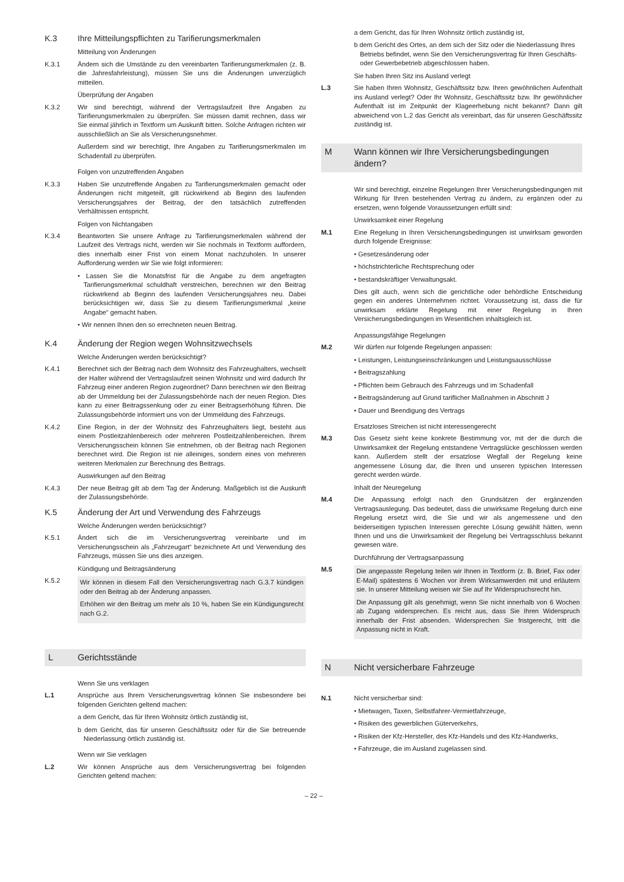K.3 Ihre Mitteilungspflichten zu Tarifierungsmerkmalen
Mitteilung von Änderungen
K.3.1 Ändern sich die Umstände zu den vereinbarten Tarifierungsmerkmalen (z. B. die Jahresfahrleistung), müssen Sie uns die Änderungen unverzüglich mitteilen.
Überprüfung der Angaben
K.3.2 Wir sind berechtigt, während der Vertragslaufzeit Ihre Angaben zu Tarifierungsmerkmalen zu überprüfen. Sie müssen damit rechnen, dass wir Sie einmal jährlich in Textform um Auskunft bitten. Solche Anfragen richten wir ausschließlich an Sie als Versicherungsnehmer.
Außerdem sind wir berechtigt, Ihre Angaben zu Tarifierungsmerkmalen im Schadenfall zu überprüfen.
Folgen von unzutreffenden Angaben
K.3.3 Haben Sie unzutreffende Angaben zu Tarifierungsmerkmalen gemacht oder Änderungen nicht mitgeteilt, gilt rückwirkend ab Beginn des laufenden Versicherungsjahres der Beitrag, der den tatsächlich zutreffenden Verhältnissen entspricht.
Folgen von Nichtangaben
K.3.4 Beantworten Sie unsere Anfrage zu Tarifierungsmerkmalen während der Laufzeit des Vertrags nicht, werden wir Sie nochmals in Textform auffordern, dies innerhalb einer Frist von einem Monat nachzuholen. In unserer Aufforderung werden wir Sie wie folgt informieren:
• Lassen Sie die Monatsfrist für die Angabe zu dem angefragten Tarifierungsmerkmal schuldhaft verstreichen, berechnen wir den Beitrag rückwirkend ab Beginn des laufenden Versicherungsjahres neu. Dabei berücksichtigen wir, dass Sie zu diesem Tarifierungsmerkmal „keine Angabe“ gemacht haben.
• Wir nennen Ihnen den so errechneten neuen Beitrag.
K.4 Änderung der Region wegen Wohnsitzwechsels
Welche Änderungen werden berücksichtigt?
K.4.1 Berechnet sich der Beitrag nach dem Wohnsitz des Fahrzeughalters, wechselt der Halter während der Vertragslaufzeit seinen Wohnsitz und wird dadurch Ihr Fahrzeug einer anderen Region zugeordnet? Dann berechnen wir den Beitrag ab der Ummeldung bei der Zulassungsbehörde nach der neuen Region. Dies kann zu einer Beitragssenkung oder zu einer Beitragserhöhung führen. Die Zulassungsbehörde informiert uns von der Ummeldung des Fahrzeugs.
K.4.2 Eine Region, in der der Wohnsitz des Fahrzeughalters liegt, besteht aus einem Postleitzahlenbereich oder mehreren Postleitzahlenbereichen. Ihrem Versicherungsschein können Sie entnehmen, ob der Beitrag nach Regionen berechnet wird. Die Region ist nie alleiniges, sondern eines von mehreren weiteren Merkmalen zur Berechnung des Beitrags.
Auswirkungen auf den Beitrag
K.4.3 Der neue Beitrag gilt ab dem Tag der Änderung. Maßgeblich ist die Auskunft der Zulassungsbehörde.
K.5 Änderung der Art und Verwendung des Fahrzeugs
Welche Änderungen werden berücksichtigt?
K.5.1 Ändert sich die im Versicherungsvertrag vereinbarte und im Versicherungsschein als „Fahrzeugart“ bezeichnete Art und Verwendung des Fahrzeugs, müssen Sie uns dies anzeigen.
Kündigung und Beitragsänderung
K.5.2
Wir können in diesem Fall den Versicherungsvertrag nach G.3.7 kündigen oder den Beitrag ab der Änderung anpassen.
Erhöhen wir den Beitrag um mehr als 10 %, haben Sie ein Kündigungsrecht nach G.2.
L Gerichtsstände
Wenn Sie uns verklagen
L.1 Ansprüche aus Ihrem Versicherungsvertrag können Sie insbesondere bei folgenden Gerichten geltend machen:
a dem Gericht, das für Ihren Wohnsitz örtlich zuständig ist,
b dem Gericht, das für unseren Geschäftssitz oder für die Sie betreuende Niederlassung örtlich zuständig ist.
Wenn wir Sie verklagen
L.2 Wir können Ansprüche aus dem Versicherungsvertrag bei folgenden Gerichten geltend machen:
a dem Gericht, das für Ihren Wohnsitz örtlich zuständig ist,
b dem Gericht des Ortes, an dem sich der Sitz oder die Niederlassung Ihres Betriebs befindet, wenn Sie den Versicherungsvertrag für Ihren Geschäfts- oder Gewerbebetrieb abgeschlossen haben.
Sie haben Ihren Sitz ins Ausland verlegt
L.3 Sie haben Ihren Wohnsitz, Geschäftssitz bzw. Ihren gewöhnlichen Aufenthalt ins Ausland verlegt? Oder Ihr Wohnsitz, Geschäftssitz bzw. Ihr gewöhnlicher Aufenthalt ist im Zeitpunkt der Klageerhebung nicht bekannt? Dann gilt abweichend von L.2 das Gericht als vereinbart, das für unseren Geschäftssitz zuständig ist.
M Wann können wir Ihre Versicherungsbedingungen ändern?
Wir sind berechtigt, einzelne Regelungen Ihrer Versicherungsbedingungen mit Wirkung für Ihren bestehenden Vertrag zu ändern, zu ergänzen oder zu ersetzen, wenn folgende Voraussetzungen erfüllt sind:
Unwirksamkeit einer Regelung
M.1 Eine Regelung in Ihren Versicherungsbedingungen ist unwirksam geworden durch folgende Ereignisse:
• Gesetzesänderung oder
• höchstrichterliche Rechtsprechung oder
• bestandskräftiger Verwaltungsakt.
Dies gilt auch, wenn sich die gerichtliche oder behördliche Entscheidung gegen ein anderes Unternehmen richtet. Voraussetzung ist, dass die für unwirksam erklärte Regelung mit einer Regelung in Ihren Versicherungsbedingungen im Wesentlichen inhaltsgleich ist.
Anpassungsfähige Regelungen
M.2 Wir dürfen nur folgende Regelungen anpassen:
• Leistungen, Leistungseinschränkungen und Leistungsausschlüsse
• Beitragszahlung
• Pflichten beim Gebrauch des Fahrzeugs und im Schadenfall
• Beitragsänderung auf Grund tariflicher Maßnahmen in Abschnitt J
• Dauer und Beendigung des Vertrags
Ersatzloses Streichen ist nicht interessengerecht
M.3 Das Gesetz sieht keine konkrete Bestimmung vor, mit der die durch die Unwirksamkeit der Regelung entstandene Vertragslücke geschlossen werden kann. Außerdem stellt der ersatzlose Wegfall der Regelung keine angemessene Lösung dar, die Ihren und unseren typischen Interessen gerecht werden würde.
Inhalt der Neuregelung
M.4 Die Anpassung erfolgt nach den Grundsätzen der ergänzenden Vertragsauslegung. Das bedeutet, dass die unwirksame Regelung durch eine Regelung ersetzt wird, die Sie und wir als angemessene und den beiderseitigen typischen Interessen gerechte Lösung gewählt hätten, wenn Ihnen und uns die Unwirksamkeit der Regelung bei Vertragsschluss bekannt gewesen wäre.
Durchführung der Vertragsanpassung
M.5
Die angepasste Regelung teilen wir Ihnen in Textform (z. B. Brief, Fax oder E-Mail) spätestens 6 Wochen vor ihrem Wirksamwerden mit und erläutern sie. In unserer Mitteilung weisen wir Sie auf Ihr Widerspruchsrecht hin.
Die Anpassung gilt als genehmigt, wenn Sie nicht innerhalb von 6 Wochen ab Zugang widersprechen. Es reicht aus, dass Sie Ihren Widerspruch innerhalb der Frist absenden. Widersprechen Sie fristgerecht, tritt die Anpassung nicht in Kraft.
N Nicht versicherbare Fahrzeuge
N.1 Nicht versicherbar sind:
• Mietwagen, Taxen, Selbstfahrer-Vermietfahrzeuge,
• Risiken des gewerblichen Güterverkehrs,
• Risiken der Kfz-Hersteller, des Kfz-Handels und des Kfz-Handwerks,
• Fahrzeuge, die im Ausland zugelassen sind.
– 22 –